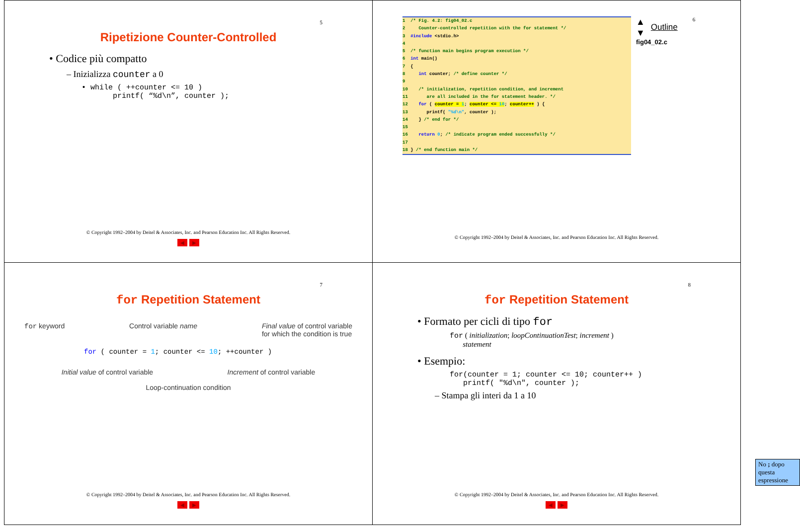5
Ripetizione Counter-Controlled
• Codice più compatto
– Inizializza counter a 0
• while ( ++counter <= 10 ) printf( “%d\n”, counter );
© Copyright 1992–2004 by Deitel & Associates, Inc. and Pearson Education Inc. All Rights Reserved.
◀ ▶
1 /* Fig. 4.2: fig04_02.c
2 Counter-controlled repetition with the for statement */
3 #include <stdio.h>
4
5 /* function main begins program execution */
6 int main()
7 {
8 int counter; /* define counter */
9
10 /* initialization, repetition condition, and increment
11 are all included in the for statement header. */
12 for ( counter = 1; counter <= 10; counter++ ) {
13 printf( "%d\n", counter );
14 } /* end for */
15
16 return 0; /* indicate program ended successfully */
17
18 } /* end function main */
▲
▼
Outline
fig04_02.c
6
© Copyright 1992–2004 by Deitel & Associates, Inc. and Pearson Education Inc. All Rights Reserved.
7
for Repetition Statement
for keyword Control variable name Final value of control variable
for which the condition is true
for ( counter = 1; counter <= 10; ++counter )
Initial value of control variable Increment of control variable
Loop-continuation condition
© Copyright 1992–2004 by Deitel & Associates, Inc. and Pearson Education Inc. All Rights Reserved.
◀ ▶
8
for Repetition Statement
• Formato per cicli di tipo for
for ( initialization; loopContinuationTest; increment )
statement
• Esempio:
for(counter = 1; counter <= 10; counter++ ) printf( "%d\n", counter );
– Stampa gli interi da 1 a 10
No ; dopo questa espressione
© Copyright 1992–2004 by Deitel & Associates, Inc. and Pearson Education Inc. All Rights Reserved.
◀ ▶